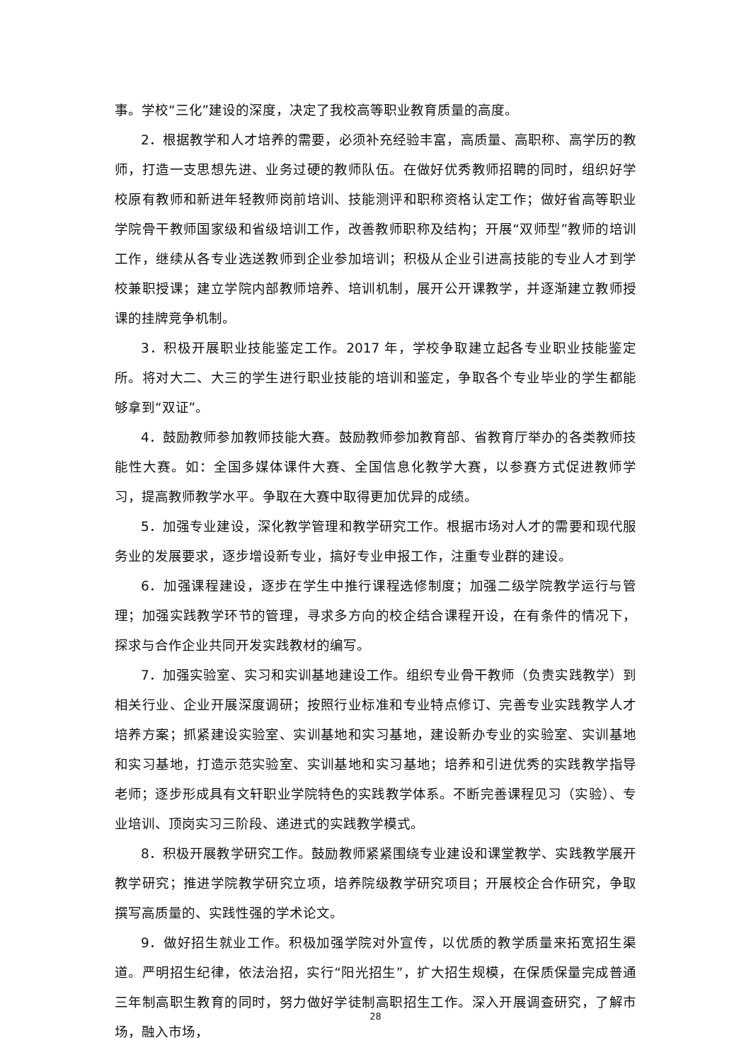事。学校“三化”建设的深度，决定了我校高等职业教育质量的高度。
2．根据教学和人才培养的需要，必须补充经验丰富，高质量、高职称、高学历的教师，打造一支思想先进、业务过硬的教师队伍。在做好优秀教师招聘的同时，组织好学校原有教师和新进年轻教师岗前培训、技能测评和职称资格认定工作；做好省高等职业学院骨干教师国家级和省级培训工作，改善教师职称及结构；开展“双师型”教师的培训工作，继续从各专业选送教师到企业参加培训；积极从企业引进高技能的专业人才到学校兼职授课；建立学院内部教师培养、培训机制，展开公开课教学，并逐渐建立教师授课的挂牌竞争机制。
3．积极开展职业技能鉴定工作。2017 年，学校争取建立起各专业职业技能鉴定所。将对大二、大三的学生进行职业技能的培训和鉴定，争取各个专业毕业的学生都能够拿到“双证”。
4．鼓励教师参加教师技能大赛。鼓励教师参加教育部、省教育厅举办的各类教师技能性大赛。如：全国多媒体课件大赛、全国信息化教学大赛，以参赛方式促进教师学习，提高教师教学水平。争取在大赛中取得更加优异的成绩。
5．加强专业建设，深化教学管理和教学研究工作。根据市场对人才的需要和现代服务业的发展要求，逐步增设新专业，搞好专业申报工作，注重专业群的建设。
6．加强课程建设，逐步在学生中推行课程选修制度；加强二级学院教学运行与管理；加强实践教学环节的管理，寻求多方向的校企结合课程开设，在有条件的情况下，探求与合作企业共同开发实践教材的编写。
7．加强实验室、实习和实训基地建设工作。组织专业骨干教师（负责实践教学）到相关行业、企业开展深度调研；按照行业标准和专业特点修订、完善专业实践教学人才培养方案；抓紧建设实验室、实训基地和实习基地，建设新办专业的实验室、实训基地和实习基地，打造示范实验室、实训基地和实习基地；培养和引进优秀的实践教学指导老师；逐步形成具有文轩职业学院特色的实践教学体系。不断完善课程见习（实验）、专业培训、顶岗实习三阶段、递进式的实践教学模式。
8．积极开展教学研究工作。鼓励教师紧紧围绕专业建设和课堂教学、实践教学展开教学研究；推进学院教学研究立项，培养院级教学研究项目；开展校企合作研究，争取撰写高质量的、实践性强的学术论文。
9．做好招生就业工作。积极加强学院对外宣传，以优质的教学质量来拓宽招生渠道。严明招生纪律，依法治招，实行“阳光招生”，扩大招生规模，在保质保量完成普通三年制高职生教育的同时，努力做好学徒制高职招生工作。深入开展调查研究，了解市场，融入市场，
28